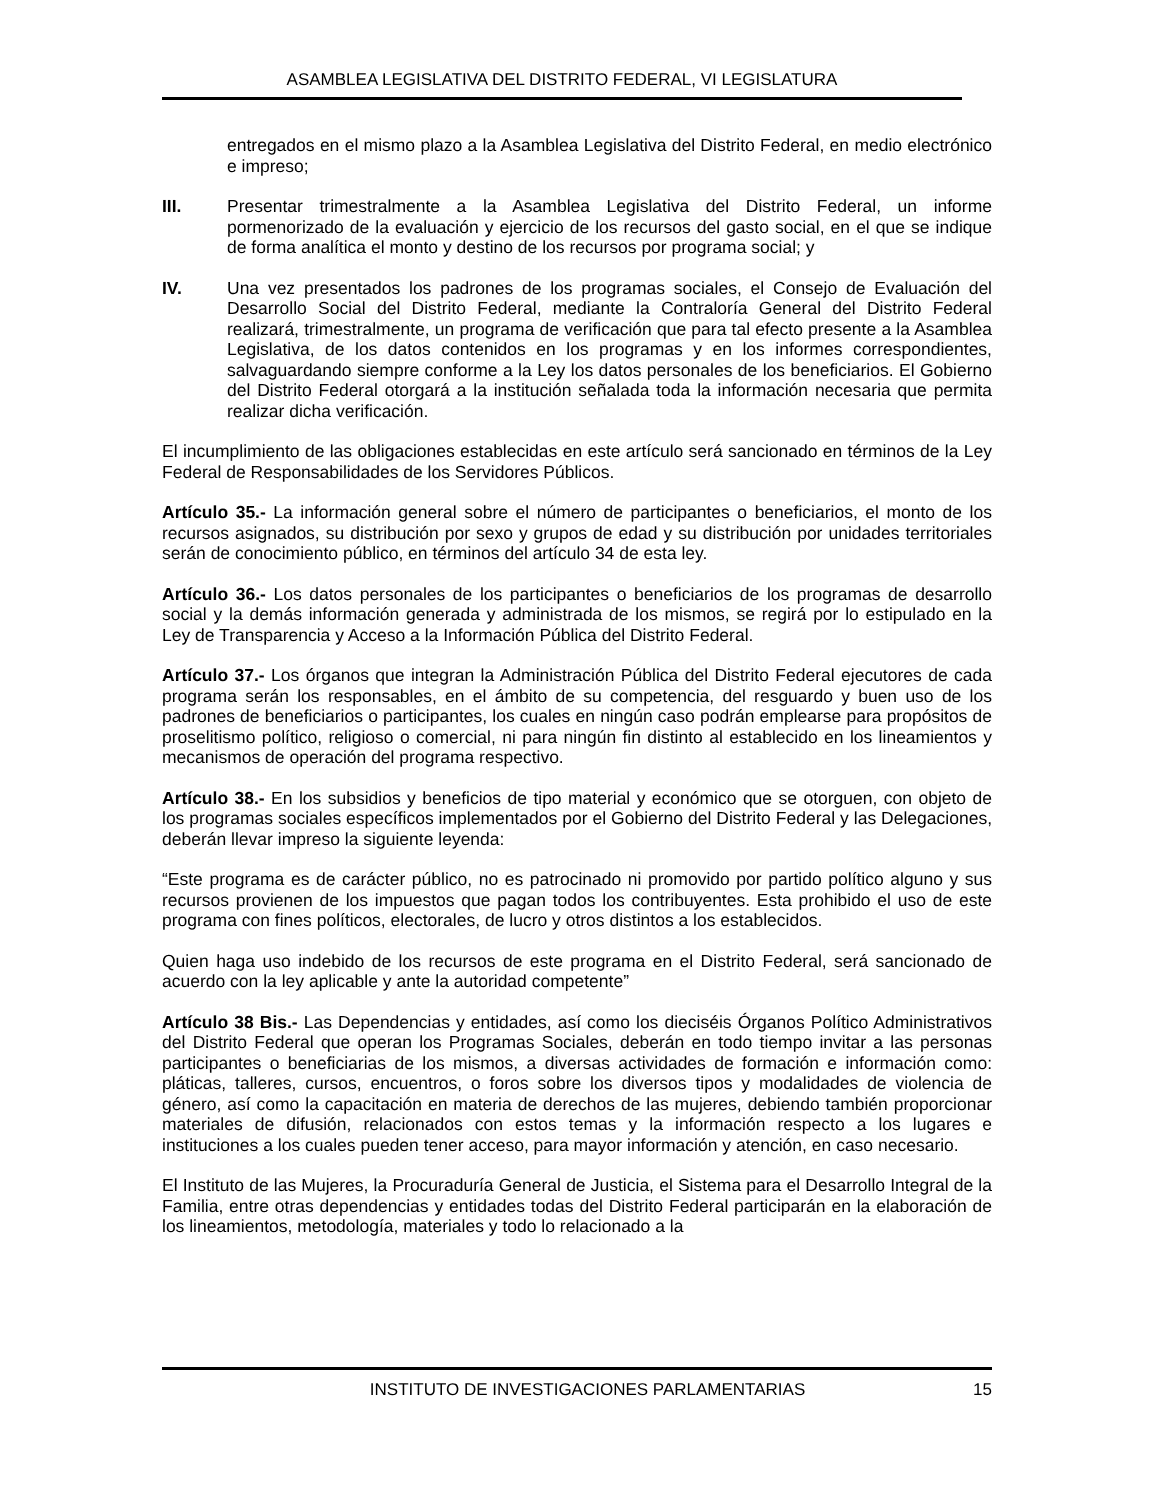ASAMBLEA LEGISLATIVA DEL DISTRITO FEDERAL, VI LEGISLATURA
entregados en el mismo plazo a la Asamblea Legislativa del Distrito Federal, en medio electrónico e impreso;
III. Presentar trimestralmente a la Asamblea Legislativa del Distrito Federal, un informe pormenorizado de la evaluación y ejercicio de los recursos del gasto social, en el que se indique de forma analítica el monto y destino de los recursos por programa social; y
IV. Una vez presentados los padrones de los programas sociales, el Consejo de Evaluación del Desarrollo Social del Distrito Federal, mediante la Contraloría General del Distrito Federal realizará, trimestralmente, un programa de verificación que para tal efecto presente a la Asamblea Legislativa, de los datos contenidos en los programas y en los informes correspondientes, salvaguardando siempre conforme a la Ley los datos personales de los beneficiarios. El Gobierno del Distrito Federal otorgará a la institución señalada toda la información necesaria que permita realizar dicha verificación.
El incumplimiento de las obligaciones establecidas en este artículo será sancionado en términos de la Ley Federal de Responsabilidades de los Servidores Públicos.
Artículo 35.- La información general sobre el número de participantes o beneficiarios, el monto de los recursos asignados, su distribución por sexo y grupos de edad y su distribución por unidades territoriales serán de conocimiento público, en términos del artículo 34 de esta ley.
Artículo 36.- Los datos personales de los participantes o beneficiarios de los programas de desarrollo social y la demás información generada y administrada de los mismos, se regirá por lo estipulado en la Ley de Transparencia y Acceso a la Información Pública del Distrito Federal.
Artículo 37.- Los órganos que integran la Administración Pública del Distrito Federal ejecutores de cada programa serán los responsables, en el ámbito de su competencia, del resguardo y buen uso de los padrones de beneficiarios o participantes, los cuales en ningún caso podrán emplearse para propósitos de proselitismo político, religioso o comercial, ni para ningún fin distinto al establecido en los lineamientos y mecanismos de operación del programa respectivo.
Artículo 38.- En los subsidios y beneficios de tipo material y económico que se otorguen, con objeto de los programas sociales específicos implementados por el Gobierno del Distrito Federal y las Delegaciones, deberán llevar impreso la siguiente leyenda:
“Este programa es de carácter público, no es patrocinado ni promovido por partido político alguno y sus recursos provienen de los impuestos que pagan todos los contribuyentes. Esta prohibido el uso de este programa con fines políticos, electorales, de lucro y otros distintos a los establecidos.
Quien haga uso indebido de los recursos de este programa en el Distrito Federal, será sancionado de acuerdo con la ley aplicable y ante la autoridad competente”
Artículo 38 Bis.- Las Dependencias y entidades, así como los dieciséis Órganos Político Administrativos del Distrito Federal que operan los Programas Sociales, deberán en todo tiempo invitar a las personas participantes o beneficiarias de los mismos, a diversas actividades de formación e información como: pláticas, talleres, cursos, encuentros, o foros sobre los diversos tipos y modalidades de violencia de género, así como la capacitación en materia de derechos de las mujeres, debiendo también proporcionar materiales de difusión, relacionados con estos temas y la información respecto a los lugares e instituciones a los cuales pueden tener acceso, para mayor información y atención, en caso necesario.
El Instituto de las Mujeres, la Procuraduría General de Justicia, el Sistema para el Desarrollo Integral de la Familia, entre otras dependencias y entidades todas del Distrito Federal participarán en la elaboración de los lineamientos, metodología, materiales y todo lo relacionado a la
INSTITUTO DE INVESTIGACIONES PARLAMENTARIAS 15